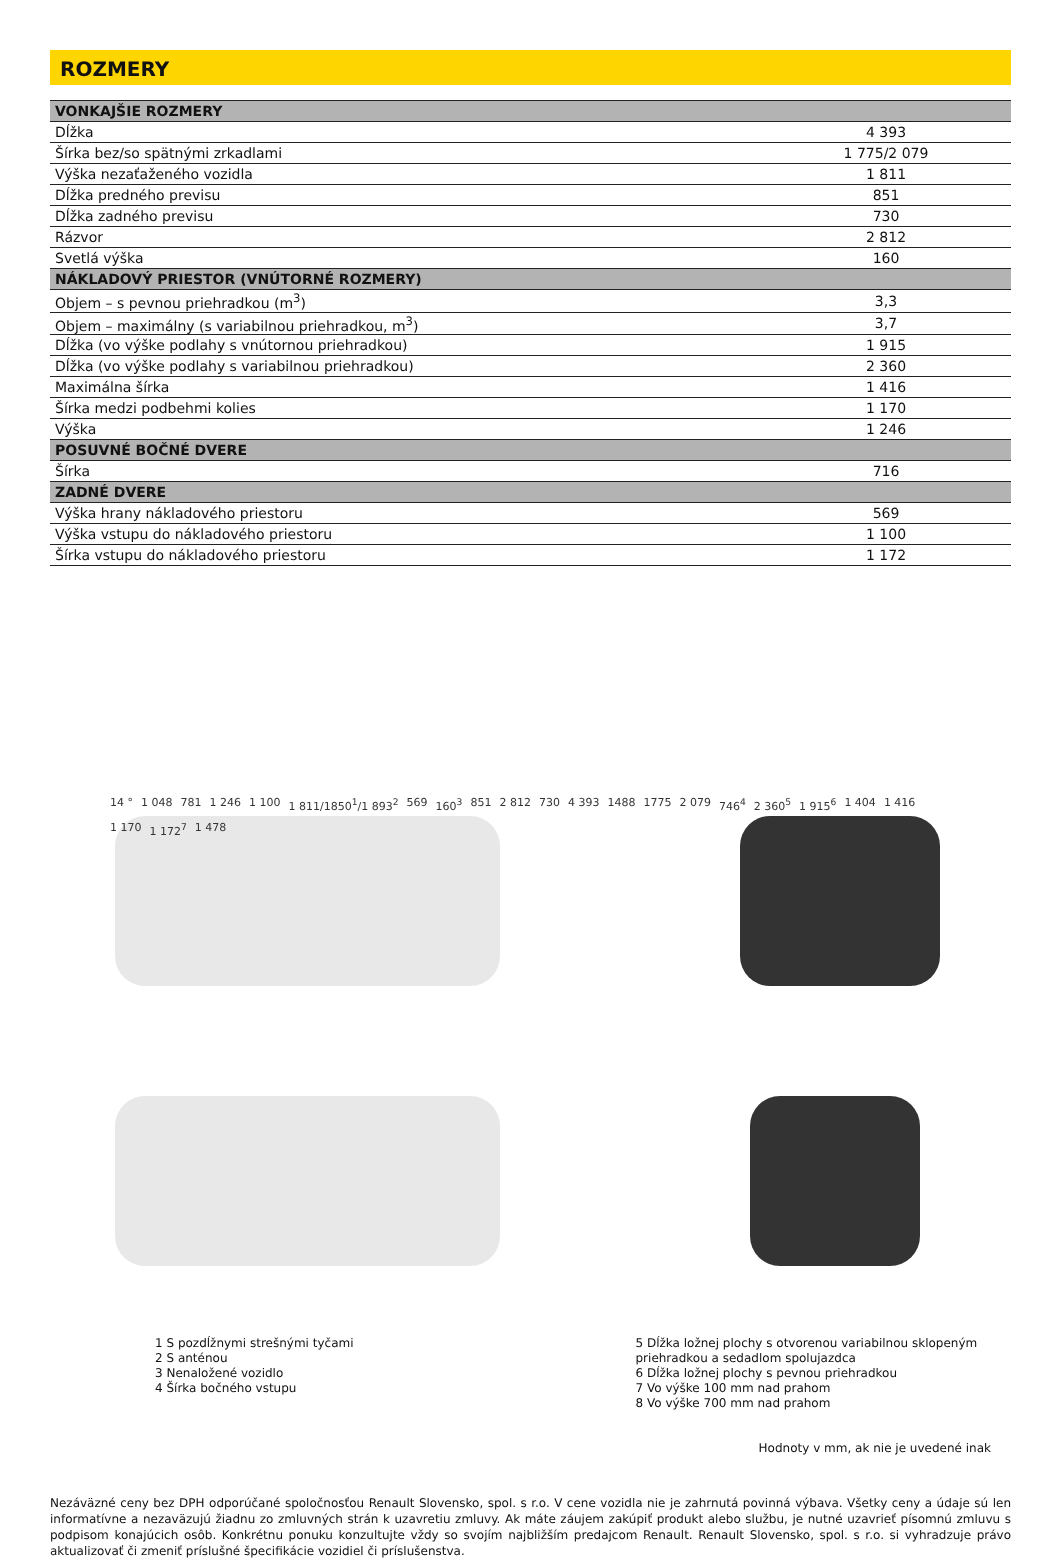ROZMERY
| VONKAJŠIE ROZMERY | |
| --- | --- |
| Dĺžka | 4 393 |
| Šírka bez/so spätnými zrkadlami | 1 775/2 079 |
| Výška nezaťaženého vozidla | 1 811 |
| Dĺžka predného previsu | 851 |
| Dĺžka zadného previsu | 730 |
| Rázvor | 2 812 |
| Svetlá výška | 160 |
| NÁKLADOVÝ PRIESTOR (VNÚTORNÉ ROZMERY) | |
| Objem – s pevnou priehradkou (m<sup>3</sup>) | 3,3 |
| Objem – maximálny (s variabilnou priehradkou, m<sup>3</sup>) | 3,7 |
| Dĺžka (vo výške podlahy s vnútornou priehradkou) | 1 915 |
| Dĺžka (vo výške podlahy s variabilnou priehradkou) | 2 360 |
| Maximálna šírka | 1 416 |
| Šírka medzi podbehmi kolies | 1 170 |
| Výška | 1 246 |
| POSUVNÉ BOČNÉ DVERE | |
| Šírka | 716 |
| ZADNÉ DVERE | |
| Výška hrany nákladového priestoru | 569 |
| Výška vstupu do nákladového priestoru | 1 100 |
| Šírka vstupu do nákladového priestoru | 1 172 |
14 ° 1 048 781 1 246 1 100 1 811/1850<sup>1</sup>/1 893<sup>2</sup> 569 160<sup>3</sup> 851 2 812 730 4 393 1488 1775 2 079 746<sup>4</sup> 2 360<sup>5</sup> 1 915<sup>6</sup> 1 404 1 416 1 170 1 172<sup>7</sup> 1 478
1 S pozdĺžnymi strešnými tyčami
2 S anténou
3 Nenaložené vozidlo
4 Šírka bočného vstupu
5 Dĺžka ložnej plochy s otvorenou variabilnou sklopeným priehradkou a sedadlom spolujazdca
6 Dĺžka ložnej plochy s pevnou priehradkou
7 Vo výške 100 mm nad prahom
8 Vo výške 700 mm nad prahom
Hodnoty v mm, ak nie je uvedené inak
Nezáväzné ceny bez DPH odporúčané spoločnosťou Renault Slovensko, spol. s r.o. V cene vozidla nie je zahrnutá povinná výbava. Všetky ceny a údaje sú len informatívne a nezaväzujú žiadnu zo zmluvných strán k uzavretiu zmluvy. Ak máte záujem zakúpiť produkt alebo službu, je nutné uzavrieť písomnú zmluvu s podpisom konajúcich osôb. Konkrétnu ponuku konzultujte vždy so svojím najbližším predajcom Renault. Renault Slovensko, spol. s r.o. si vyhradzuje právo aktualizovať či zmeniť príslušné špecifikácie vozidiel či príslušenstva.